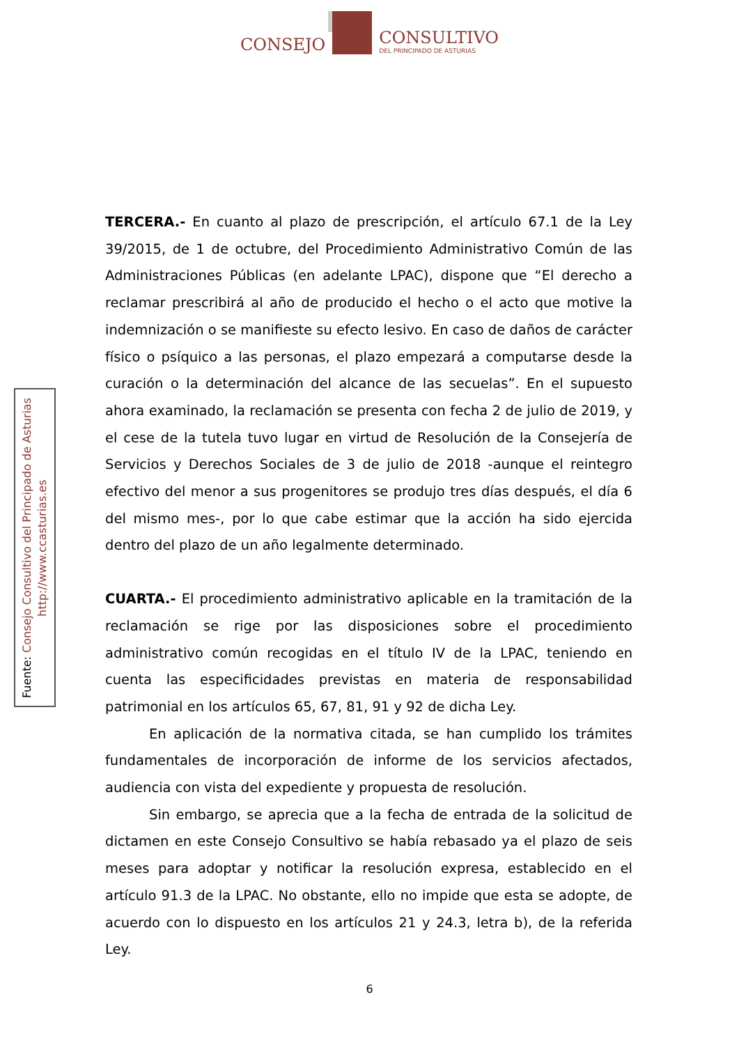CONSEJO
CONSULTIVO
DEL PRINCIPADO DE ASTURIAS
Fuente: Consejo Consultivo del Principado de Asturias
http://www.ccasturias.es
TERCERA.- En cuanto al plazo de prescripción, el artículo 67.1 de la Ley 39/2015, de 1 de octubre, del Procedimiento Administrativo Común de las Administraciones Públicas (en adelante LPAC), dispone que “El derecho a reclamar prescribirá al año de producido el hecho o el acto que motive la indemnización o se manifieste su efecto lesivo. En caso de daños de carácter físico o psíquico a las personas, el plazo empezará a computarse desde la curación o la determinación del alcance de las secuelas”. En el supuesto ahora examinado, la reclamación se presenta con fecha 2 de julio de 2019, y el cese de la tutela tuvo lugar en virtud de Resolución de la Consejería de Servicios y Derechos Sociales de 3 de julio de 2018 -aunque el reintegro efectivo del menor a sus progenitores se produjo tres días después, el día 6 del mismo mes-, por lo que cabe estimar que la acción ha sido ejercida dentro del plazo de un año legalmente determinado.
CUARTA.- El procedimiento administrativo aplicable en la tramitación de la reclamación se rige por las disposiciones sobre el procedimiento administrativo común recogidas en el título IV de la LPAC, teniendo en cuenta las especificidades previstas en materia de responsabilidad patrimonial en los artículos 65, 67, 81, 91 y 92 de dicha Ley.
En aplicación de la normativa citada, se han cumplido los trámites fundamentales de incorporación de informe de los servicios afectados, audiencia con vista del expediente y propuesta de resolución.
Sin embargo, se aprecia que a la fecha de entrada de la solicitud de dictamen en este Consejo Consultivo se había rebasado ya el plazo de seis meses para adoptar y notificar la resolución expresa, establecido en el artículo 91.3 de la LPAC. No obstante, ello no impide que esta se adopte, de acuerdo con lo dispuesto en los artículos 21 y 24.3, letra b), de la referida Ley.
6